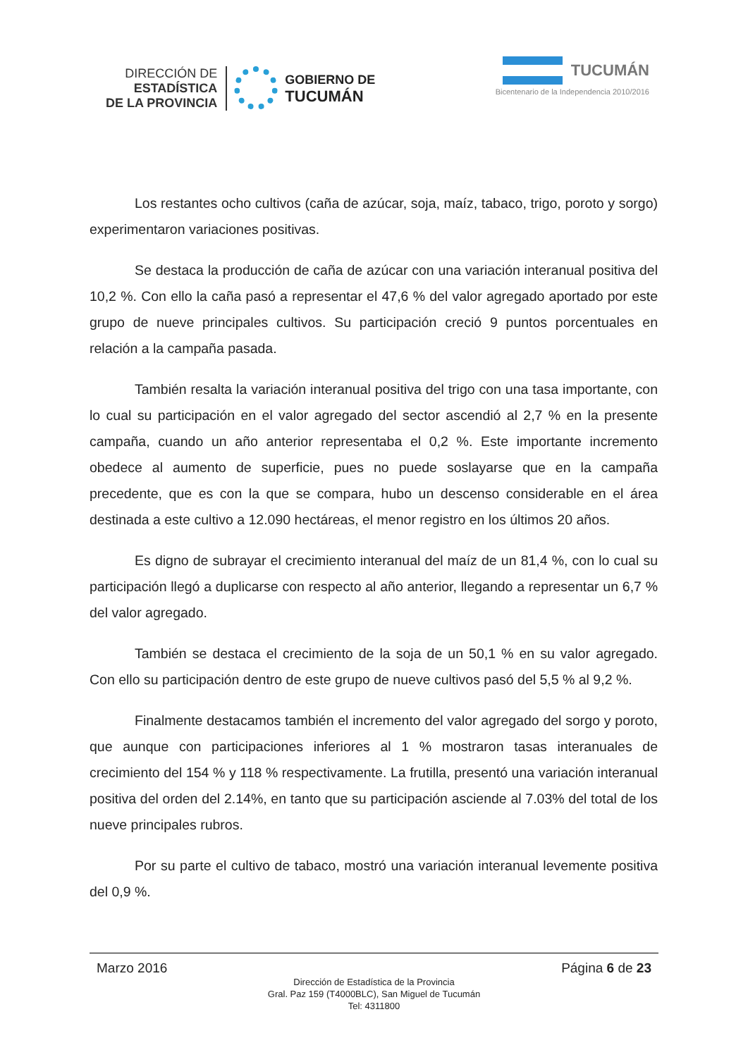DIRECCIÓN DE
ESTADÍSTICA
DE LA PROVINCIA
GOBIERNO DE
TUCUMÁN
TUCUMÁN
Bicentenario de la Independencia 2010/2016
Los restantes ocho cultivos (caña de azúcar, soja, maíz, tabaco, trigo, poroto y sorgo) experimentaron variaciones positivas.
Se destaca la producción de caña de azúcar con una variación interanual positiva del 10,2 %. Con ello la caña pasó a representar el 47,6 % del valor agregado aportado por este grupo de nueve principales cultivos. Su participación creció 9 puntos porcentuales en relación a la campaña pasada.
También resalta la variación interanual positiva del trigo con una tasa importante, con lo cual su participación en el valor agregado del sector ascendió al 2,7 % en la presente campaña, cuando un año anterior representaba el 0,2 %. Este importante incremento obedece al aumento de superficie, pues no puede soslayarse que en la campaña precedente, que es con la que se compara, hubo un descenso considerable en el área destinada a este cultivo a 12.090 hectáreas, el menor registro en los últimos 20 años.
Es digno de subrayar el crecimiento interanual del maíz de un 81,4 %, con lo cual su participación llegó a duplicarse con respecto al año anterior, llegando a representar un 6,7 % del valor agregado.
También se destaca el crecimiento de la soja de un 50,1 % en su valor agregado. Con ello su participación dentro de este grupo de nueve cultivos pasó del 5,5 % al 9,2 %.
Finalmente destacamos también el incremento del valor agregado del sorgo y poroto, que aunque con participaciones inferiores al 1 % mostraron tasas interanuales de crecimiento del 154 % y 118 % respectivamente. La frutilla, presentó una variación interanual positiva del orden del 2.14%, en tanto que su participación asciende al 7.03% del total de los nueve principales rubros.
Por su parte el cultivo de tabaco, mostró una variación interanual levemente positiva del 0,9 %.
Marzo 2016 Página 6 de 23
Dirección de Estadística de la Provincia
Gral. Paz 159 (T4000BLC), San Miguel de Tucumán
Tel: 4311800